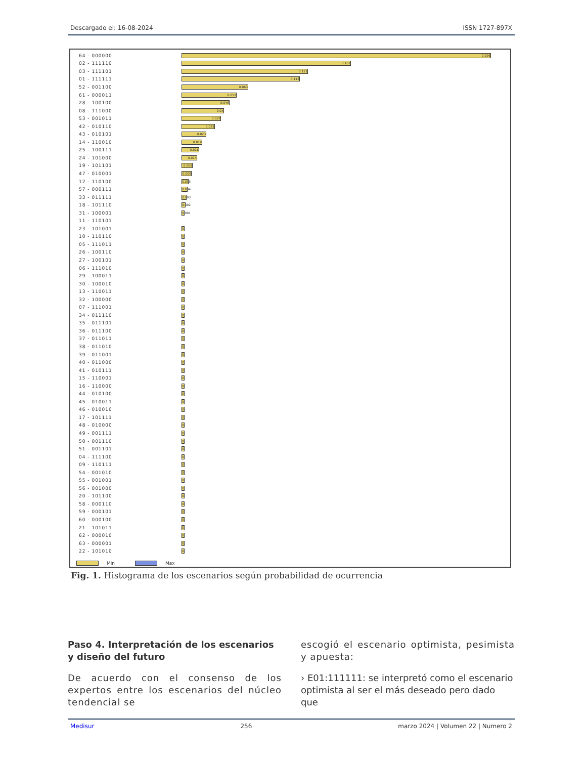Descargado el: 16-08-2024 ISSN 1727-897X
64 - 000000 0.296
02 - 111110 0.162
03 - 111101 0.121
01 - 111111 0.113
52 - 001100 0.063
61 - 000011 0.052
28 - 100100 0.046
08 - 111000 0.04
53 - 001011 0.037
42 - 010110 0.031
43 - 010101 0.023
14 - 110010 0.019
25 - 100111 0.016
24 - 101000 0.014
19 - 101101 0.009
47 - 010001 0.008
12 - 110100 0.005
57 - 000111 0.004
33 - 011111 0.003
18 - 101110 0.002
31 - 100001 0.001
11 - 110101
23 - 101001 0
10 - 110110 0
05 - 111011 0
26 - 100110 0
27 - 100101 0
06 - 111010 0
29 - 100011 0
30 - 100010 0
13 - 110011 0
32 - 100000 0
07 - 111001 0
34 - 011110 0
35 - 011101 0
36 - 011100 0
37 - 011011 0
38 - 011010 0
39 - 011001 0
40 - 011000 0
41 - 010111 0
15 - 110001 0
16 - 110000 0
44 - 010100 0
45 - 010011 0
46 - 010010 0
17 - 101111 0
48 - 010000 0
49 - 001111 0
50 - 001110 0
51 - 001101 0
04 - 111100 0
09 - 110111 0
54 - 001010 0
55 - 001001 0
56 - 001000 0
20 - 101100 0
58 - 000110 0
59 - 000101 0
60 - 000100 0
21 - 101011 0
62 - 000010 0
63 - 000001 0
22 - 101010 0
Min Max
Fig. 1. Histograma de los escenarios según probabilidad de ocurrencia
Paso 4. Interpretación de los escenarios y diseño del futuro
De acuerdo con el consenso de los expertos entre los escenarios del núcleo tendencial se
escogió el escenario optimista, pesimista y apuesta:
› E01:111111: se interpretó como el escenario optimista al ser el más deseado pero dado que
Medisur 256 marzo 2024 | Volumen 22 | Numero 2